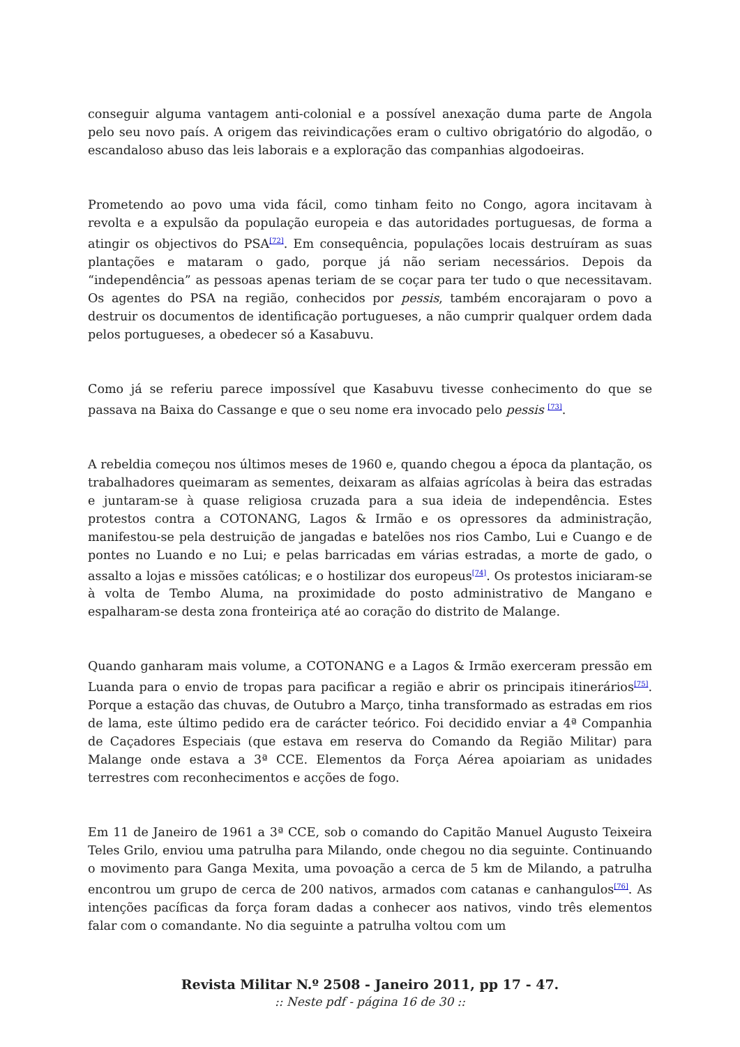conseguir alguma vantagem anti-colonial e a possível anexação duma parte de Angola pelo seu novo país. A origem das reivindicações eram o cultivo obrigatório do algodão, o escandaloso abuso das leis laborais e a exploração das companhias algodoeiras.
Prometendo ao povo uma vida fácil, como tinham feito no Congo, agora incitavam à revolta e a expulsão da população europeia e das autoridades portuguesas, de forma a atingir os objectivos do PSA<sup>[72]</sup>. Em consequência, populações locais destruíram as suas plantações e mataram o gado, porque já não seriam necessários. Depois da “independência” as pessoas apenas teriam de se coçar para ter tudo o que necessitavam. Os agentes do PSA na região, conhecidos por pessis, também encorajaram o povo a destruir os documentos de identificação portugueses, a não cumprir qualquer ordem dada pelos portugueses, a obedecer só a Kasabuvu.
Como já se referiu parece impossível que Kasabuvu tivesse conhecimento do que se passava na Baixa do Cassange e que o seu nome era invocado pelo pessis <sup>[73]</sup>.
A rebeldia começou nos últimos meses de 1960 e, quando chegou a época da plantação, os trabalhadores queimaram as sementes, deixaram as alfaias agrícolas à beira das estradas e juntaram-se à quase religiosa cruzada para a sua ideia de independência. Estes protestos contra a COTONANG, Lagos & Irmão e os opressores da administração, manifestou-se pela destruição de jangadas e batelões nos rios Cambo, Lui e Cuango e de pontes no Luando e no Lui; e pelas barricadas em várias estradas, a morte de gado, o assalto a lojas e missões católicas; e o hostilizar dos europeus<sup>[74]</sup>. Os protestos iniciaram-se à volta de Tembo Aluma, na proximidade do posto administrativo de Mangano e espalharam-se desta zona fronteiriça até ao coração do distrito de Malange.
Quando ganharam mais volume, a COTONANG e a Lagos & Irmão exerceram pressão em Luanda para o envio de tropas para pacificar a região e abrir os principais itinerários<sup>[75]</sup>. Porque a estação das chuvas, de Outubro a Março, tinha transformado as estradas em rios de lama, este último pedido era de carácter teórico. Foi decidido enviar a 4ª Companhia de Caçadores Especiais (que estava em reserva do Comando da Região Militar) para Malange onde estava a 3ª CCE. Elementos da Força Aérea apoiariam as unidades terrestres com reconhecimentos e acções de fogo.
Em 11 de Janeiro de 1961 a 3ª CCE, sob o comando do Capitão Manuel Augusto Teixeira Teles Grilo, enviou uma patrulha para Milando, onde chegou no dia seguinte. Continuando o movimento para Ganga Mexita, uma povoação a cerca de 5 km de Milando, a patrulha encontrou um grupo de cerca de 200 nativos, armados com catanas e canhangulos<sup>[76]</sup>. As intenções pacíficas da força foram dadas a conhecer aos nativos, vindo três elementos falar com o comandante. No dia seguinte a patrulha voltou com um
Revista Militar N.º 2508 - Janeiro 2011, pp 17 - 47.
:: Neste pdf - página 16 de 30 ::